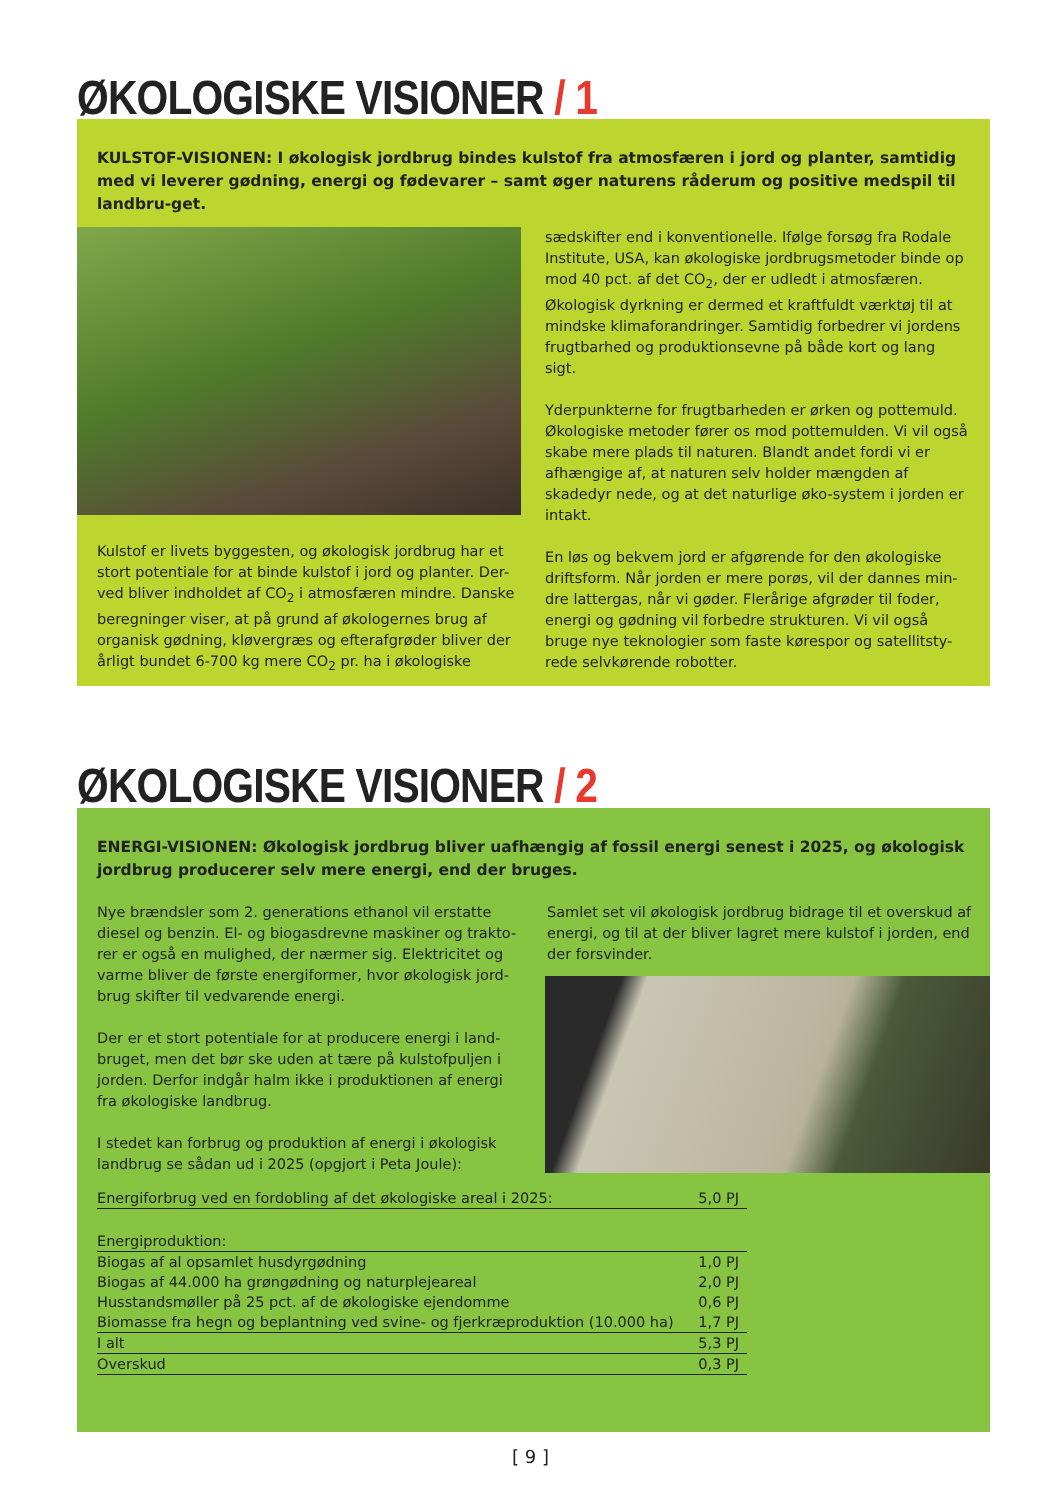ØKOLOGISKE VISIONER / 1
KULSTOF-VISIONEN: I økologisk jordbrug bindes kulstof fra atmosfæren i jord og planter, samtidig med vi leverer gødning, energi og fødevarer – samt øger naturens råderum og positive medspil til landbru-get.
Kulstof er livets byggesten, og økologisk jordbrug har et stort potentiale for at binde kulstof i jord og planter. Der-ved bliver indholdet af CO<sub>2</sub> i atmosfæren mindre. Danske beregninger viser, at på grund af økologernes brug af organisk gødning, kløvergræs og efterafgrøder bliver der årligt bundet 6-700 kg mere CO<sub>2</sub> pr. ha i økologiske
sædskifter end i konventionelle. Ifølge forsøg fra Rodale Institute, USA, kan økologiske jordbrugsmetoder binde op mod 40 pct. af det CO<sub>2</sub>, der er udledt i atmosfæren. Økologisk dyrkning er dermed et kraftfuldt værktøj til at mindske klimaforandringer. Samtidig forbedrer vi jordens frugtbarhed og produktionsevne på både kort og lang sigt.
Yderpunkterne for frugtbarheden er ørken og pottemuld. Økologiske metoder fører os mod pottemulden. Vi vil også skabe mere plads til naturen. Blandt andet fordi vi er afhængige af, at naturen selv holder mængden af skadedyr nede, og at det naturlige øko-system i jorden er intakt.
En løs og bekvem jord er afgørende for den økologiske driftsform. Når jorden er mere porøs, vil der dannes min-dre lattergas, når vi gøder. Flerårige afgrøder til foder, energi og gødning vil forbedre strukturen. Vi vil også bruge nye teknologier som faste kørespor og satellitsty-rede selvkørende robotter.
ØKOLOGISKE VISIONER / 2
ENERGI-VISIONEN: Økologisk jordbrug bliver uafhængig af fossil energi senest i 2025, og økologisk jordbrug producerer selv mere energi, end der bruges.
Nye brændsler som 2. generations ethanol vil erstatte diesel og benzin. El- og biogasdrevne maskiner og trakto-rer er også en mulighed, der nærmer sig. Elektricitet og varme bliver de første energiformer, hvor økologisk jord-brug skifter til vedvarende energi.
Der er et stort potentiale for at producere energi i land-bruget, men det bør ske uden at tære på kulstofpuljen i jorden. Derfor indgår halm ikke i produktionen af energi fra økologiske landbrug.
I stedet kan forbrug og produktion af energi i økologisk landbrug se sådan ud i 2025 (opgjort i Peta Joule):
Samlet set vil økologisk jordbrug bidrage til et overskud af energi, og til at der bliver lagret mere kulstof i jorden, end der forsvinder.
| Energiforbrug ved en fordobling af det økologiske areal i 2025: | 5,0 PJ |
| Energiproduktion: | |
| Biogas af al opsamlet husdyrgødning | 1,0 PJ |
| Biogas af 44.000 ha grøngødning og naturplejeareal | 2,0 PJ |
| Husstandsmøller på 25 pct. af de økologiske ejendomme | 0,6 PJ |
| Biomasse fra hegn og beplantning ved svine- og fjerkræproduktion (10.000 ha) | 1,7 PJ |
| I alt | 5,3 PJ |
| Overskud | 0,3 PJ |
[ 9 ]